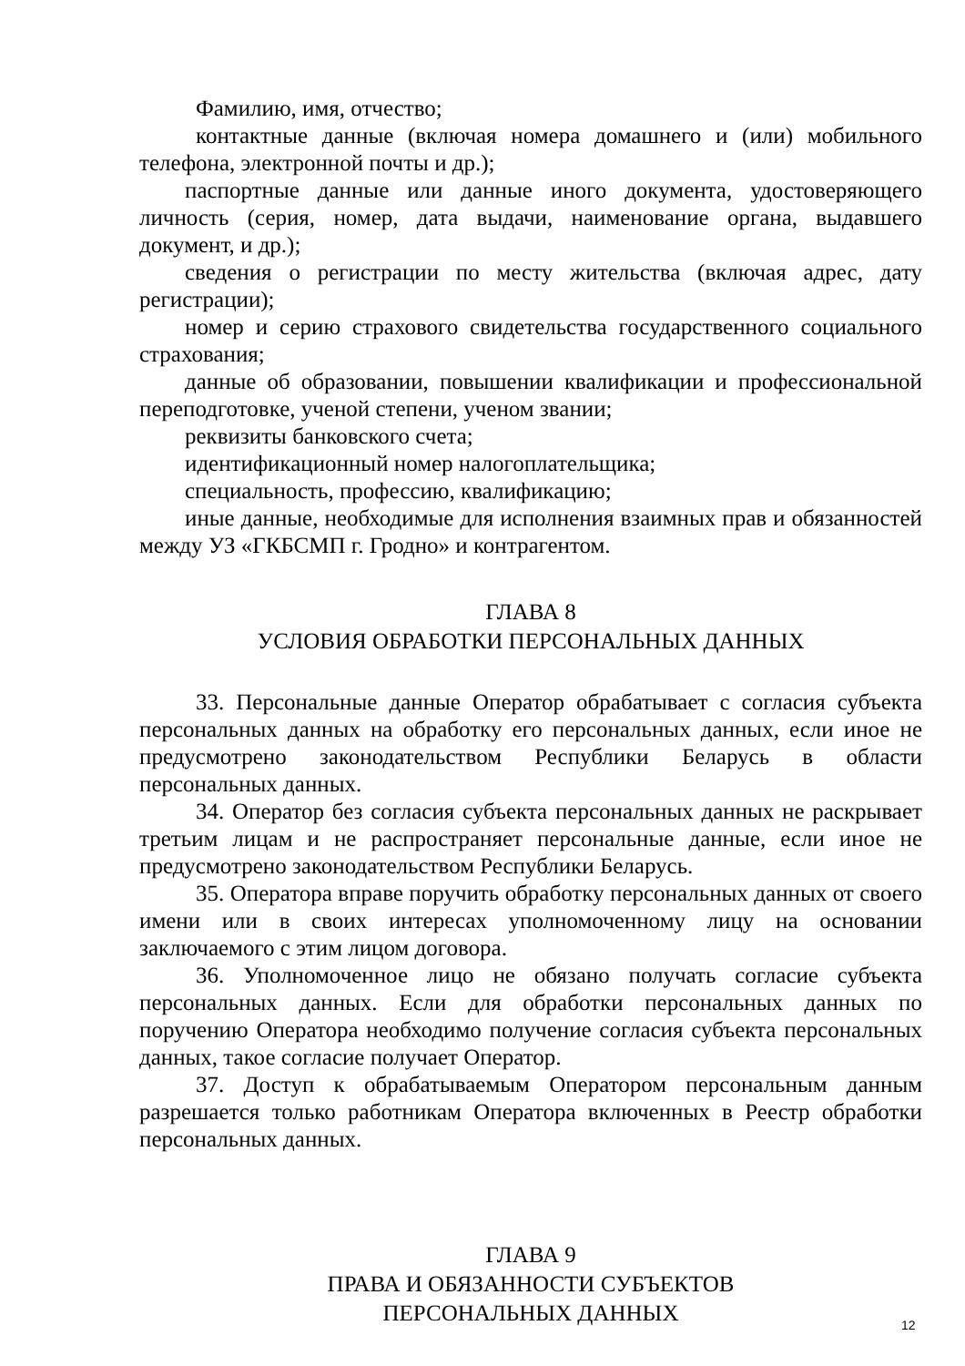Фамилию, имя, отчество;
контактные данные (включая номера домашнего и (или) мобильного телефона, электронной почты и др.);
паспортные данные или данные иного документа, удостоверяющего личность (серия, номер, дата выдачи, наименование органа, выдавшего документ, и др.);
сведения о регистрации по месту жительства (включая адрес, дату регистрации);
номер и серию страхового свидетельства государственного социального страхования;
данные об образовании, повышении квалификации и профессиональной переподготовке, ученой степени, ученом звании;
реквизиты банковского счета;
идентификационный номер налогоплательщика;
специальность, профессию, квалификацию;
иные данные, необходимые для исполнения взаимных прав и обязанностей между УЗ «ГКБСМП г. Гродно» и контрагентом.
ГЛАВА 8
УСЛОВИЯ ОБРАБОТКИ ПЕРСОНАЛЬНЫХ ДАННЫХ
33. Персональные данные Оператор обрабатывает с согласия субъекта персональных данных на обработку его персональных данных, если иное не предусмотрено законодательством Республики Беларусь в области персональных данных.
34. Оператор без согласия субъекта персональных данных не раскрывает третьим лицам и не распространяет персональные данные, если иное не предусмотрено законодательством Республики Беларусь.
35. Оператора вправе поручить обработку персональных данных от своего имени или в своих интересах уполномоченному лицу на основании заключаемого с этим лицом договора.
36. Уполномоченное лицо не обязано получать согласие субъекта персональных данных. Если для обработки персональных данных по поручению Оператора необходимо получение согласия субъекта персональных данных, такое согласие получает Оператор.
37. Доступ к обрабатываемым Оператором персональным данным разрешается только работникам Оператора включенных в Реестр обработки персональных данных.
ГЛАВА 9
ПРАВА И ОБЯЗАННОСТИ СУБЪЕКТОВ
ПЕРСОНАЛЬНЫХ ДАННЫХ
12